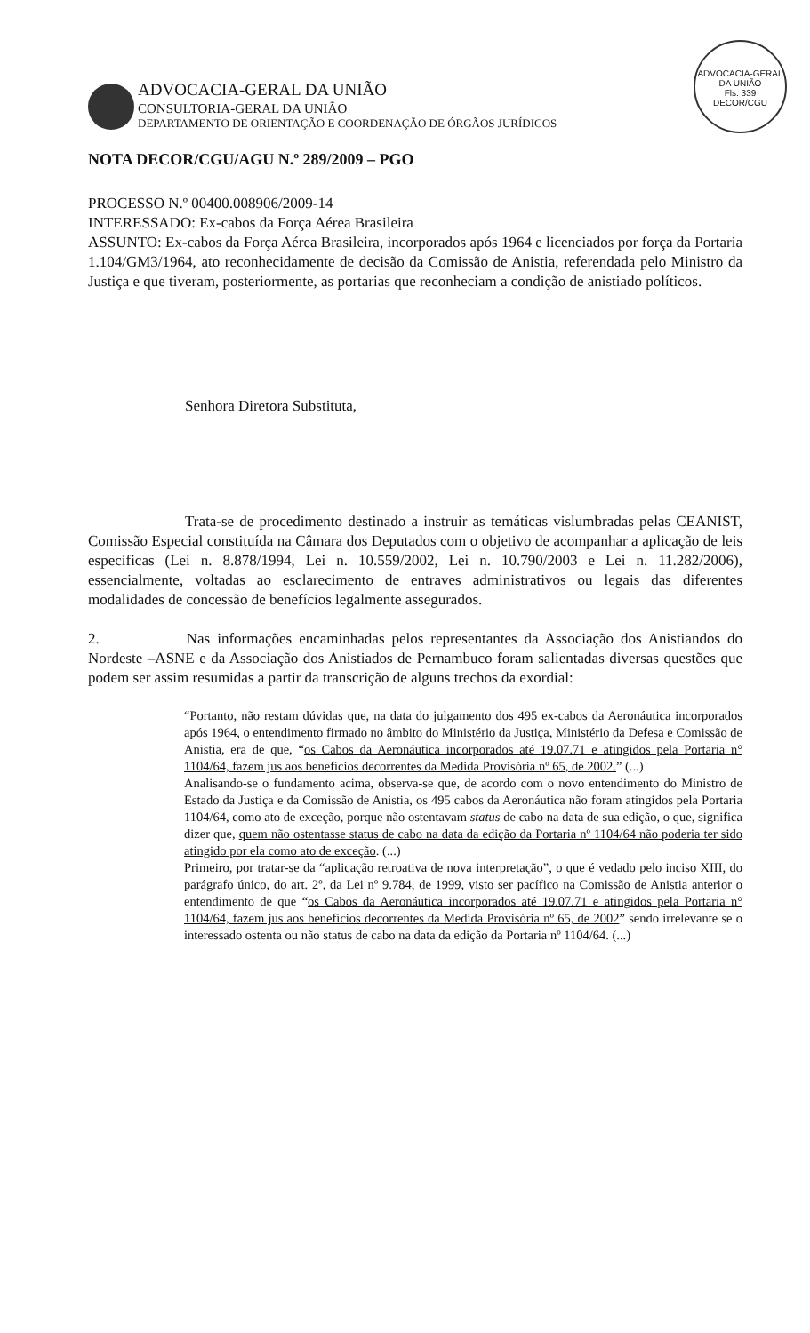ADVOCACIA-GERAL DA UNIÃO
Fls. 339
DECOR/CGU
ADVOCACIA-GERAL DA UNIÃO
CONSULTORIA-GERAL DA UNIÃO
DEPARTAMENTO DE ORIENTAÇÃO E COORDENAÇÃO DE ÓRGÃOS JURÍDICOS
NOTA DECOR/CGU/AGU N.º 289/2009 – PGO
PROCESSO N.º 00400.008906/2009-14
INTERESSADO: Ex-cabos da Força Aérea Brasileira
ASSUNTO: Ex-cabos da Força Aérea Brasileira, incorporados após 1964 e licenciados por força da Portaria 1.104/GM3/1964, ato reconhecidamente de decisão da Comissão de Anistia, referendada pelo Ministro da Justiça e que tiveram, posteriormente, as portarias que reconheciam a condição de anistiado políticos.
Senhora Diretora Substituta,
Trata-se de procedimento destinado a instruir as temáticas vislumbradas pelas CEANIST, Comissão Especial constituída na Câmara dos Deputados com o objetivo de acompanhar a aplicação de leis específicas (Lei n. 8.878/1994, Lei n. 10.559/2002, Lei n. 10.790/2003 e Lei n. 11.282/2006), essencialmente, voltadas ao esclarecimento de entraves administrativos ou legais das diferentes modalidades de concessão de benefícios legalmente assegurados.
2. Nas informações encaminhadas pelos representantes da Associação dos Anistiandos do Nordeste –ASNE e da Associação dos Anistiados de Pernambuco foram salientadas diversas questões que podem ser assim resumidas a partir da transcrição de alguns trechos da exordial:
“Portanto, não restam dúvidas que, na data do julgamento dos 495 ex-cabos da Aeronáutica incorporados após 1964, o entendimento firmado no âmbito do Ministério da Justiça, Ministério da Defesa e Comissão de Anistia, era de que, “os Cabos da Aeronáutica incorporados até 19.07.71 e atingidos pela Portaria n° 1104/64, fazem jus aos benefícios decorrentes da Medida Provisória nº 65, de 2002.” (...)
Analisando-se o fundamento acima, observa-se que, de acordo com o novo entendimento do Ministro de Estado da Justiça e da Comissão de Anistia, os 495 cabos da Aeronáutica não foram atingidos pela Portaria 1104/64, como ato de exceção, porque não ostentavam status de cabo na data de sua edição, o que, significa dizer que, quem não ostentasse status de cabo na data da edição da Portaria nº 1104/64 não poderia ter sido atingido por ela como ato de exceção. (...)
Primeiro, por tratar-se da “aplicação retroativa de nova interpretação”, o que é vedado pelo inciso XIII, do parágrafo único, do art. 2º, da Lei nº 9.784, de 1999, visto ser pacífico na Comissão de Anistia anterior o entendimento de que “os Cabos da Aeronáutica incorporados até 19.07.71 e atingidos pela Portaria n° 1104/64, fazem jus aos benefícios decorrentes da Medida Provisória nº 65, de 2002” sendo irrelevante se o interessado ostenta ou não status de cabo na data da edição da Portaria nº 1104/64. (...)